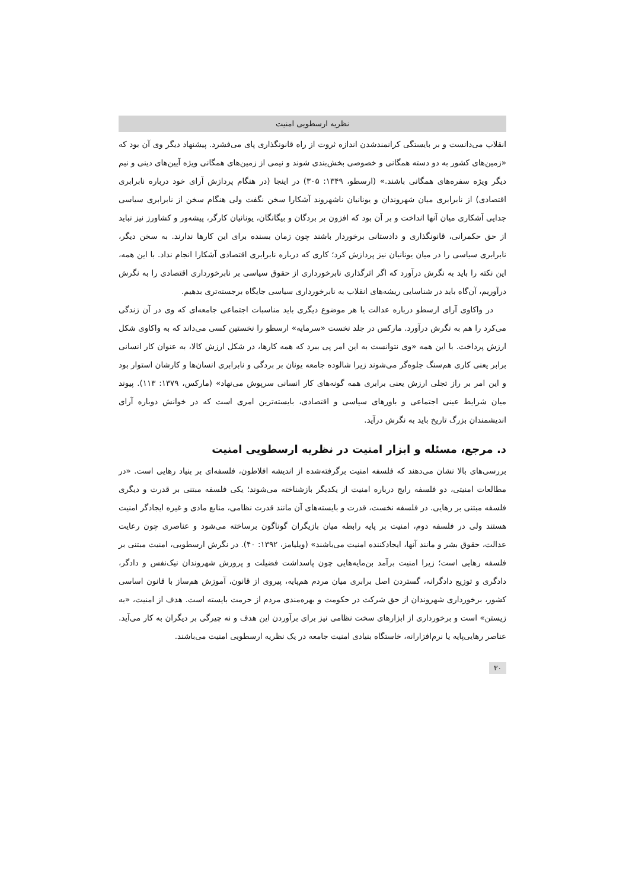نظریه ارسطویی امنیت
انقلاب می‌دانست و بر بایستگی کرانمندشدن اندازه ثروت از راه قانونگذاری پای می‌فشرد. پیشنهاد دیگر وی آن بود که «زمین‌های کشور به دو دسته همگانی و خصوصی بخش‌بندی شوند و نیمی از زمین‌های همگانی ویژه آیین‌های دینی و نیم دیگر ویژه سفره‌های همگانی باشند.» (ارسطو، ۱۳۴۹: ۳۰۵) در اینجا (در هنگام پردازش آرای خود درباره نابرابری اقتصادی) از نابرابری میان شهروندان و یونانیان ناشهروند آشکارا سخن نگفت ولی هنگام سخن از نابرابری سیاسی جدایی آشکاری میان آنها انداخت و بر آن بود که افزون بر بردگان و بیگانگان، یونانیان کارگر، پیشه‌ور و کشاورز نیز نباید از حق حکمرانی، قانونگذاری و دادستانی برخوردار باشند چون زمان بسنده برای این کارها ندارند. به سخن دیگر، نابرابری سیاسی را در میان یونانیان نیز پردازش کرد؛ کاری که درباره نابرابری اقتصادی آشکارا انجام نداد. با این همه، این نکته را باید به نگرش درآورد که اگر اثرگذاری نابرخورداری از حقوق سیاسی بر نابرخورداری اقتصادی را به نگرش درآوریم، آن‌گاه باید در شناسایی ریشه‌های انقلاب به نابرخورداری سیاسی جایگاه برجسته‌تری بدهیم.
در واکاوی آرای ارسطو درباره عدالت یا هر موضوع دیگری باید مناسبات اجتماعی جامعه‌ای که وی در آن زندگی می‌کرد را هم به نگرش درآورد. مارکس در جلد نخست «سرمایه» ارسطو را نخستین کسی می‌داند که به واکاوی شکل ارزش پرداخت. با این همه «وی نتوانست به این امر پی ببرد که همه کارها، در شکل ارزش کالا، به عنوان کار انسانی برابر یعنی کاری هم‌سنگ جلوه‌گر می‌شوند زیرا شالوده جامعه یونان بر بردگی و نابرابری انسان‌ها و کارشان استوار بود و این امر بر راز تجلی ارزش یعنی برابری همه گونه‌های کار انسانی سرپوش می‌نهاد» (مارکس، ۱۳۷۹: ۱۱۳). پیوند میان شرایط عینی اجتماعی و باورهای سیاسی و اقتصادی، بایسته‌ترین امری است که در خوانش دوباره آرای اندیشمندان بزرگ تاریخ باید به نگرش درآید.
د. مرجع، مسئله و ابزار امنیت در نظریه ارسطویی امنیت
بررسی‌های بالا نشان می‌دهند که فلسفه امنیت برگرفته‌شده از اندیشه افلاطون، فلسفه‌ای بر بنیاد رهایی است. «در مطالعات امنیتی، دو فلسفه رایج درباره امنیت از یکدیگر بازشناخته می‌شوند؛ یکی فلسفه مبتنی بر قدرت و دیگری فلسفه مبتنی بر رهایی. در فلسفه نخست، قدرت و بایسته‌های آن مانند قدرت نظامی، منابع مادی و غیره ایجادگر امنیت هستند ولی در فلسفه دوم، امنیت بر پایه رابطه میان بازیگران گوناگون برساخته می‌شود و عناصری چون رعایت عدالت، حقوق بشر و مانند آنها، ایجادکننده امنیت می‌باشند» (ویلیامز، ۱۳۹۲: ۴۰). در نگرش ارسطویی، امنیت مبتنی بر فلسفه رهایی است؛ زیرا امنیت برآمد بن‌مایه‌هایی چون پاسداشت فضیلت و پرورش شهروندان نیک‌نفس و دادگر، دادگری و توزیع دادگرانه، گستردن اصل برابری میان مردم هم‌پایه، پیروی از قانون، آموزش هم‌ساز با قانون اساسی کشور، برخورداری شهروندان از حق شرکت در حکومت و بهره‌مندی مردم از حرمت بایسته است. هدف از امنیت، «به زیستن» است و برخورداری از ابزارهای سخت نظامی نیز برای برآوردن این هدف و نه چیرگی بر دیگران به کار می‌آید. عناصر رهایی‌پایه یا نرم‌افزارانه، خاستگاه بنیادی امنیت جامعه در یک نظریه ارسطویی امنیت می‌باشند.
۳۰